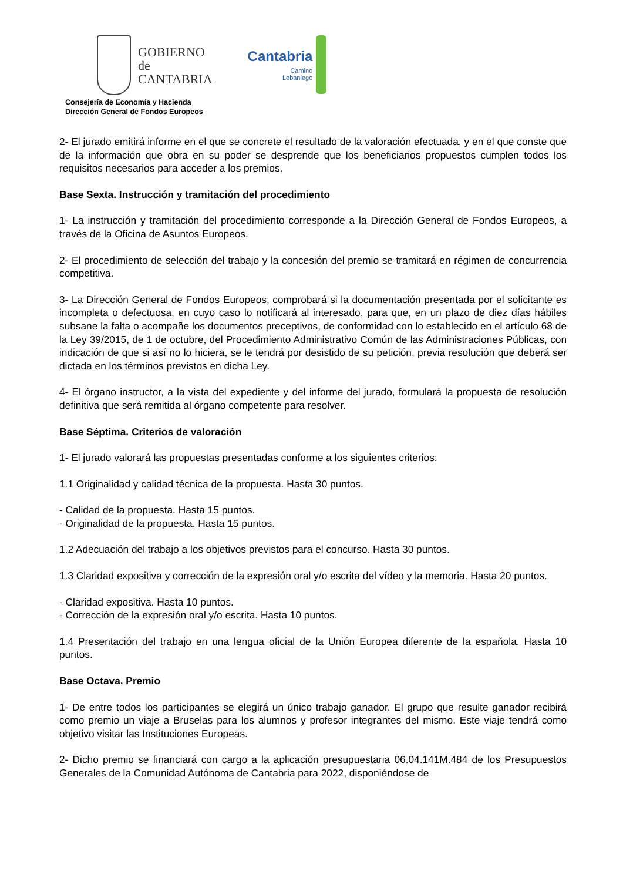GOBIERNO
de
CANTABRIA
Consejería de Economía y Hacienda
Dirección General de Fondos Europeos
Cantabria
Camino
Lebaniego
2- El jurado emitirá informe en el que se concrete el resultado de la valoración efectuada, y en el que conste que de la información que obra en su poder se desprende que los beneficiarios propuestos cumplen todos los requisitos necesarios para acceder a los premios.
Base Sexta. Instrucción y tramitación del procedimiento
1- La instrucción y tramitación del procedimiento corresponde a la Dirección General de Fondos Europeos, a través de la Oficina de Asuntos Europeos.
2- El procedimiento de selección del trabajo y la concesión del premio se tramitará en régimen de concurrencia competitiva.
3- La Dirección General de Fondos Europeos, comprobará si la documentación presentada por el solicitante es incompleta o defectuosa, en cuyo caso lo notificará al interesado, para que, en un plazo de diez días hábiles subsane la falta o acompañe los documentos preceptivos, de conformidad con lo establecido en el artículo 68 de la Ley 39/2015, de 1 de octubre, del Procedimiento Administrativo Común de las Administraciones Públicas, con indicación de que si así no lo hiciera, se le tendrá por desistido de su petición, previa resolución que deberá ser dictada en los términos previstos en dicha Ley.
4- El órgano instructor, a la vista del expediente y del informe del jurado, formulará la propuesta de resolución definitiva que será remitida al órgano competente para resolver.
Base Séptima. Criterios de valoración
1- El jurado valorará las propuestas presentadas conforme a los siguientes criterios:
1.1 Originalidad y calidad técnica de la propuesta. Hasta 30 puntos.
- Calidad de la propuesta. Hasta 15 puntos.
- Originalidad de la propuesta. Hasta 15 puntos.
1.2 Adecuación del trabajo a los objetivos previstos para el concurso. Hasta 30 puntos.
1.3 Claridad expositiva y corrección de la expresión oral y/o escrita del vídeo y la memoria. Hasta 20 puntos.
- Claridad expositiva. Hasta 10 puntos.
- Corrección de la expresión oral y/o escrita. Hasta 10 puntos.
1.4 Presentación del trabajo en una lengua oficial de la Unión Europea diferente de la española. Hasta 10 puntos.
Base Octava. Premio
1- De entre todos los participantes se elegirá un único trabajo ganador. El grupo que resulte ganador recibirá como premio un viaje a Bruselas para los alumnos y profesor integrantes del mismo. Este viaje tendrá como objetivo visitar las Instituciones Europeas.
2- Dicho premio se financiará con cargo a la aplicación presupuestaria 06.04.141M.484 de los Presupuestos Generales de la Comunidad Autónoma de Cantabria para 2022, disponiéndose de